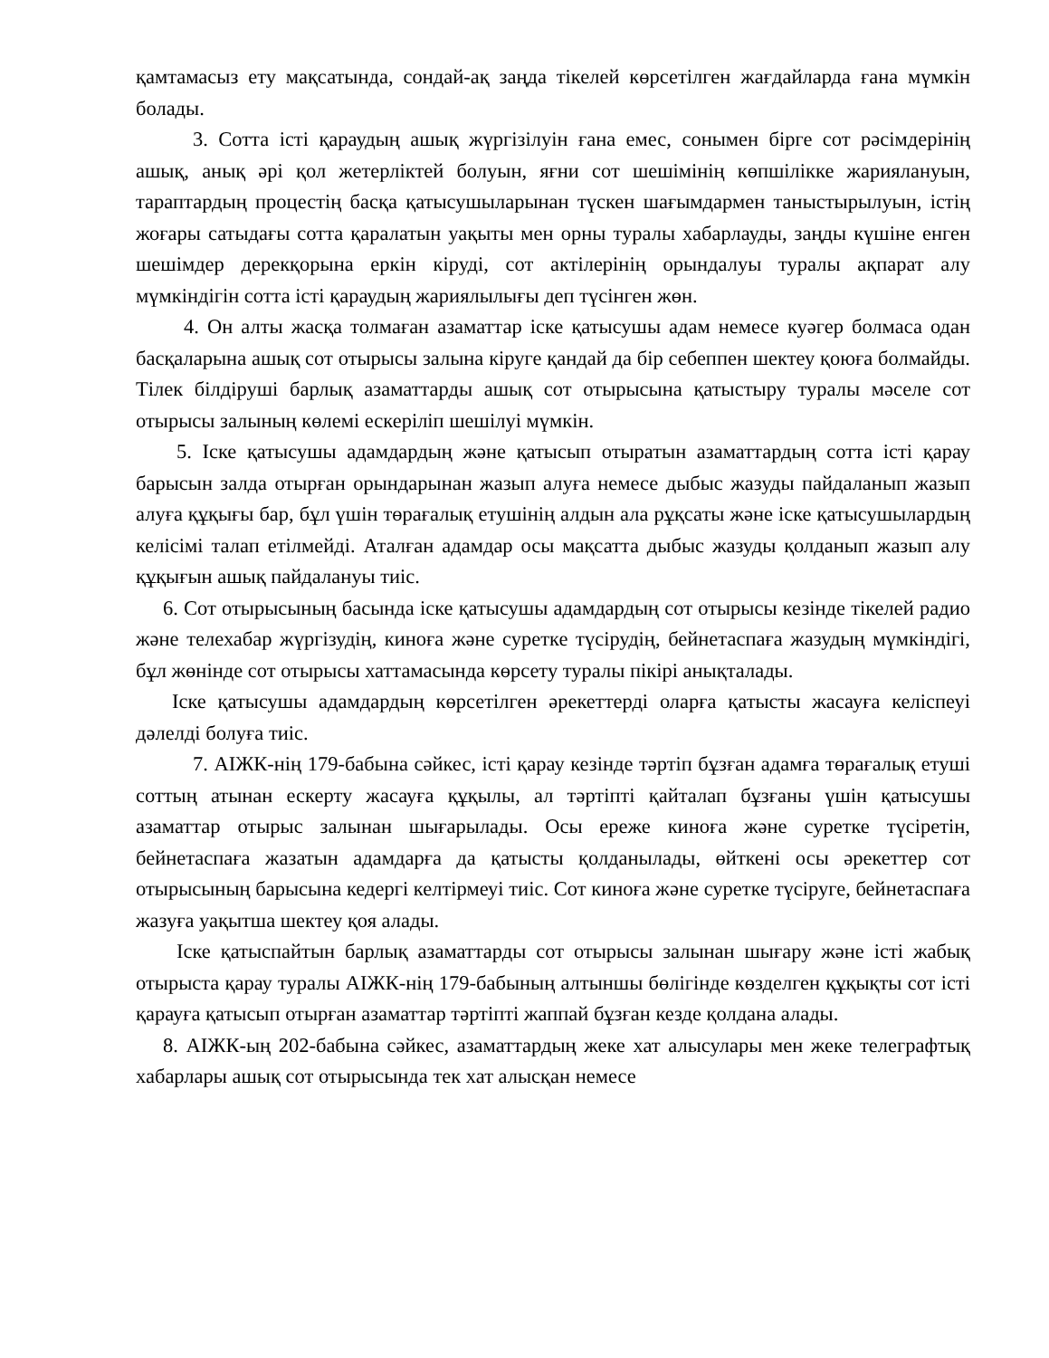қамтамасыз ету мақсатында, сондай-ақ заңда тікелей көрсетілген жағдайларда ғана мүмкін болады.
3. Сотта істі қараудың ашық жүргізілуін ғана емес, сонымен бірге сот рәсімдерінің ашық, анық әрі қол жетерліктей болуын, яғни сот шешімінің көпшілікке жариялануын, тараптардың процестің басқа қатысушыларынан түскен шағымдармен таныстырылуын, істің жоғары сатыдағы сотта қаралатын уақыты мен орны туралы хабарлауды, заңды күшіне енген шешімдер дерекқорына еркін кіруді, сот актілерінің орындалуы туралы ақпарат алу мүмкіндігін сотта істі қараудың жариялылығы деп түсінген жөн.
4. Он алты жасқа толмаған азаматтар іске қатысушы адам немесе куәгер болмаса одан басқаларына ашық сот отырысы залына кіруге қандай да бір себеппен шектеу қоюға болмайды. Тілек білдіруші барлық азаматтарды ашық сот отырысына қатыстыру туралы мәселе сот отырысы залының көлемі ескеріліп шешілуі мүмкін.
5. Іске қатысушы адамдардың және қатысып отыратын азаматтардың сотта істі қарау барысын залда отырған орындарынан жазып алуға немесе дыбыс жазуды пайдаланып жазып алуға құқығы бар, бұл үшін төрағалық етушінің алдын ала рұқсаты және іске қатысушылардың келісімі талап етілмейді. Аталған адамдар осы мақсатта дыбыс жазуды қолданып жазып алу құқығын ашық пайдалануы тиіс.
6. Сот отырысының басында іске қатысушы адамдардың сот отырысы кезінде тікелей радио және телехабар жүргізудің, киноға және суретке түсірудің, бейнетаспаға жазудың мүмкіндігі, бұл жөнінде сот отырысы хаттамасында көрсету туралы пікірі анықталады.
Іске қатысушы адамдардың көрсетілген әрекеттерді оларға қатысты жасауға келіспеуі дәлелді болуға тиіс.
7. АІЖК-нің 179-бабына сәйкес, істі қарау кезінде тәртіп бұзған адамға төрағалық етуші соттың атынан ескерту жасауға құқылы, ал тәртіпті қайталап бұзғаны үшін қатысушы азаматтар отырыс залынан шығарылады. Осы ереже киноға және суретке түсіретін, бейнетаспаға жазатын адамдарға да қатысты қолданылады, өйткені осы әрекеттер сот отырысының барысына кедергі келтірмеуі тиіс. Сот киноға және суретке түсіруге, бейнетаспаға жазуға уақытша шектеу қоя алады.
Іске қатыспайтын барлық азаматтарды сот отырысы залынан шығару және істі жабық отырыста қарау туралы АІЖК-нің 179-бабының алтыншы бөлігінде көзделген құқықты сот істі қарауға қатысып отырған азаматтар тәртіпті жаппай бұзған кезде қолдана алады.
8. АІЖК-ың 202-бабына сәйкес, азаматтардың жеке хат алысулары мен жеке телеграфтық хабарлары ашық сот отырысында тек хат алысқан немесе